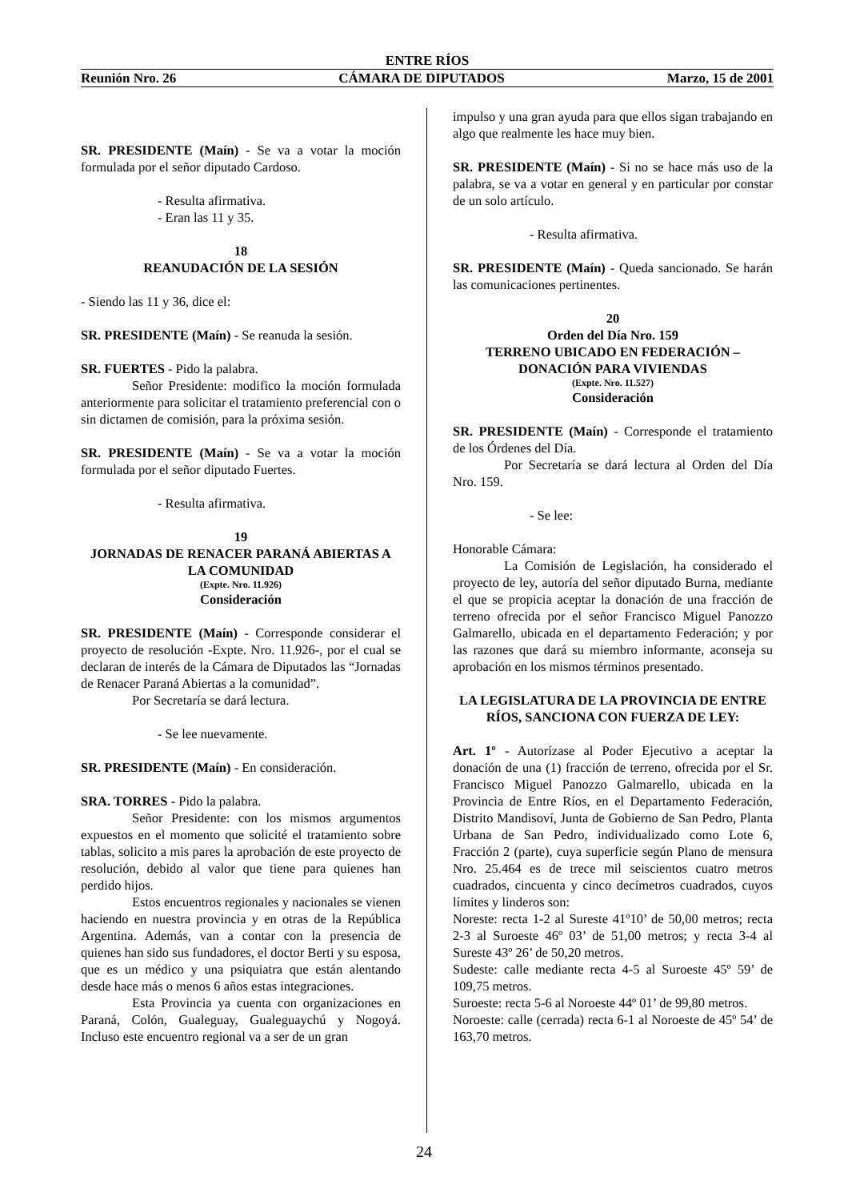ENTRE RÍOS
Reunión Nro. 26 CÁMARA DE DIPUTADOS Marzo, 15 de 2001
SR. PRESIDENTE (Maín) - Se va a votar la moción formulada por el señor diputado Cardoso.
- Resulta afirmativa.
- Eran las 11 y 35.
18
REANUDACIÓN DE LA SESIÓN
- Siendo las 11 y 36, dice el:
SR. PRESIDENTE (Maín) - Se reanuda la sesión.
SR. FUERTES - Pido la palabra.
Señor Presidente: modifico la moción formulada anteriormente para solicitar el tratamiento preferencial con o sin dictamen de comisión, para la próxima sesión.
SR. PRESIDENTE (Maín) - Se va a votar la moción formulada por el señor diputado Fuertes.
- Resulta afirmativa.
19
JORNADAS DE RENACER PARANÁ ABIERTAS A LA COMUNIDAD
(Expte. Nro. 11.926)
Consideración
SR. PRESIDENTE (Maín) - Corresponde considerar el proyecto de resolución -Expte. Nro. 11.926-, por el cual se declaran de interés de la Cámara de Diputados las “Jornadas de Renacer Paraná Abiertas a la comunidad”.
Por Secretaría se dará lectura.
- Se lee nuevamente.
SR. PRESIDENTE (Maín) - En consideración.
SRA. TORRES - Pido la palabra.
Señor Presidente: con los mismos argumentos expuestos en el momento que solicité el tratamiento sobre tablas, solicito a mis pares la aprobación de este proyecto de resolución, debido al valor que tiene para quienes han perdido hijos.
Estos encuentros regionales y nacionales se vienen haciendo en nuestra provincia y en otras de la República Argentina. Además, van a contar con la presencia de quienes han sido sus fundadores, el doctor Berti y su esposa, que es un médico y una psiquiatra que están alentando desde hace más o menos 6 años estas integraciones.
Esta Provincia ya cuenta con organizaciones en Paraná, Colón, Gualeguay, Gualeguaychú y Nogoyá. Incluso este encuentro regional va a ser de un gran
impulso y una gran ayuda para que ellos sigan trabajando en algo que realmente les hace muy bien.
SR. PRESIDENTE (Maín) - Si no se hace más uso de la palabra, se va a votar en general y en particular por constar de un solo artículo.
- Resulta afirmativa.
SR. PRESIDENTE (Maín) - Queda sancionado. Se harán las comunicaciones pertinentes.
20
Orden del Día Nro. 159
TERRENO UBICADO EN FEDERACIÓN – DONACIÓN PARA VIVIENDAS
(Expte. Nro. 11.527)
Consideración
SR. PRESIDENTE (Maín) - Corresponde el tratamiento de los Órdenes del Día.
Por Secretaría se dará lectura al Orden del Día Nro. 159.
- Se lee:
Honorable Cámara:
La Comisión de Legislación, ha considerado el proyecto de ley, autoría del señor diputado Burna, mediante el que se propicia aceptar la donación de una fracción de terreno ofrecida por el señor Francisco Miguel Panozzo Galmarello, ubicada en el departamento Federación; y por las razones que dará su miembro informante, aconseja su aprobación en los mismos términos presentado.
LA LEGISLATURA DE LA PROVINCIA DE ENTRE RÍOS, SANCIONA CON FUERZA DE LEY:
Art. 1º - Autorízase al Poder Ejecutivo a aceptar la donación de una (1) fracción de terreno, ofrecida por el Sr. Francisco Miguel Panozzo Galmarello, ubicada en la Provincia de Entre Ríos, en el Departamento Federación, Distrito Mandisoví, Junta de Gobierno de San Pedro, Planta Urbana de San Pedro, individualizado como Lote 6, Fracción 2 (parte), cuya superficie según Plano de mensura Nro. 25.464 es de trece mil seiscientos cuatro metros cuadrados, cincuenta y cinco decímetros cuadrados, cuyos límites y linderos son:
Noreste: recta 1-2 al Sureste 41º10’ de 50,00 metros; recta 2-3 al Suroeste 46º 03’ de 51,00 metros; y recta 3-4 al Sureste 43º 26’ de 50,20 metros.
Sudeste: calle mediante recta 4-5 al Suroeste 45º 59’ de 109,75 metros.
Suroeste: recta 5-6 al Noroeste 44º 01’ de 99,80 metros.
Noroeste: calle (cerrada) recta 6-1 al Noroeste de 45º 54’ de 163,70 metros.
24